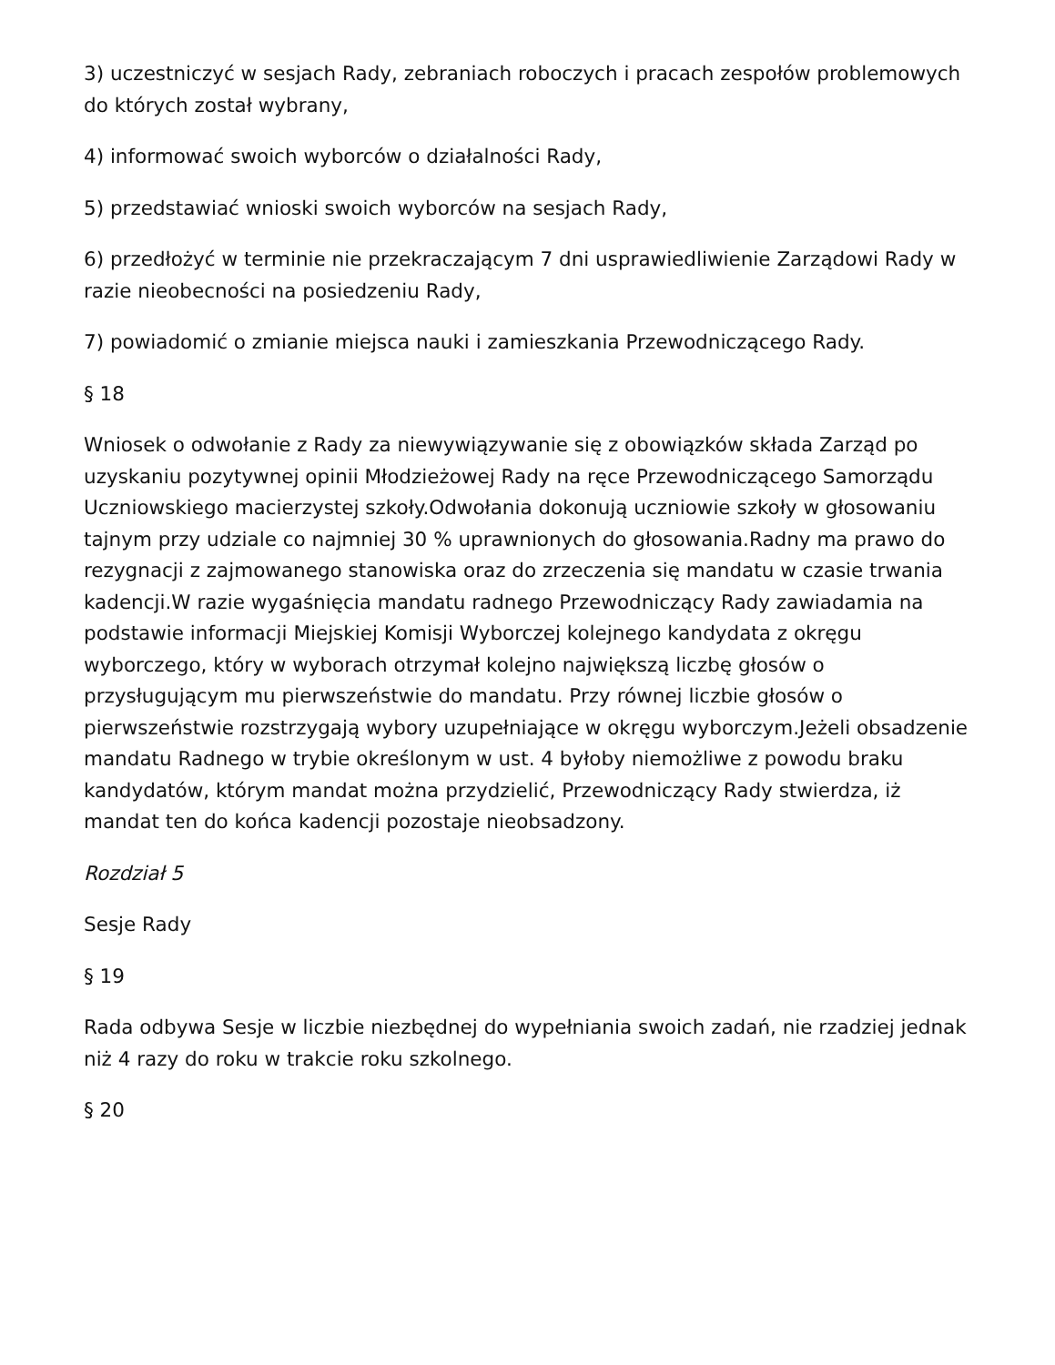3) uczestniczyć w sesjach Rady, zebraniach roboczych i pracach zespołów problemowych do których został wybrany,
4) informować swoich wyborców o działalności Rady,
5) przedstawiać wnioski swoich wyborców na sesjach Rady,
6) przedłożyć w terminie nie przekraczającym 7 dni usprawiedliwienie Zarządowi Rady w razie nieobecności na posiedzeniu Rady,
7) powiadomić o zmianie miejsca nauki i zamieszkania Przewodniczącego Rady.
§ 18
Wniosek o odwołanie z Rady za niewywiązywanie się z obowiązków składa Zarząd po uzyskaniu pozytywnej opinii Młodzieżowej Rady na ręce Przewodniczącego Samorządu Uczniowskiego macierzystej szkoły.Odwołania dokonują uczniowie szkoły w głosowaniu tajnym przy udziale co najmniej 30 % uprawnionych do głosowania.Radny ma prawo do rezygnacji z zajmowanego stanowiska oraz do zrzeczenia się mandatu w czasie trwania kadencji.W razie wygaśnięcia mandatu radnego Przewodniczący Rady zawiadamia na podstawie informacji Miejskiej Komisji Wyborczej kolejnego kandydata z okręgu wyborczego, który w wyborach otrzymał kolejno największą liczbę głosów o przysługującym mu pierwszeństwie do mandatu. Przy równej liczbie głosów o pierwszeństwie rozstrzygają wybory uzupełniające w okręgu wyborczym.Jeżeli obsadzenie mandatu Radnego w trybie określonym w ust. 4 byłoby niemożliwe z powodu braku kandydatów, którym mandat można przydzielić, Przewodniczący Rady stwierdza, iż mandat ten do końca kadencji pozostaje nieobsadzony.
Rozdział 5
Sesje Rady
§ 19
Rada odbywa Sesje w liczbie niezbędnej do wypełniania swoich zadań, nie rzadziej jednak niż 4 razy do roku w trakcie roku szkolnego.
§ 20